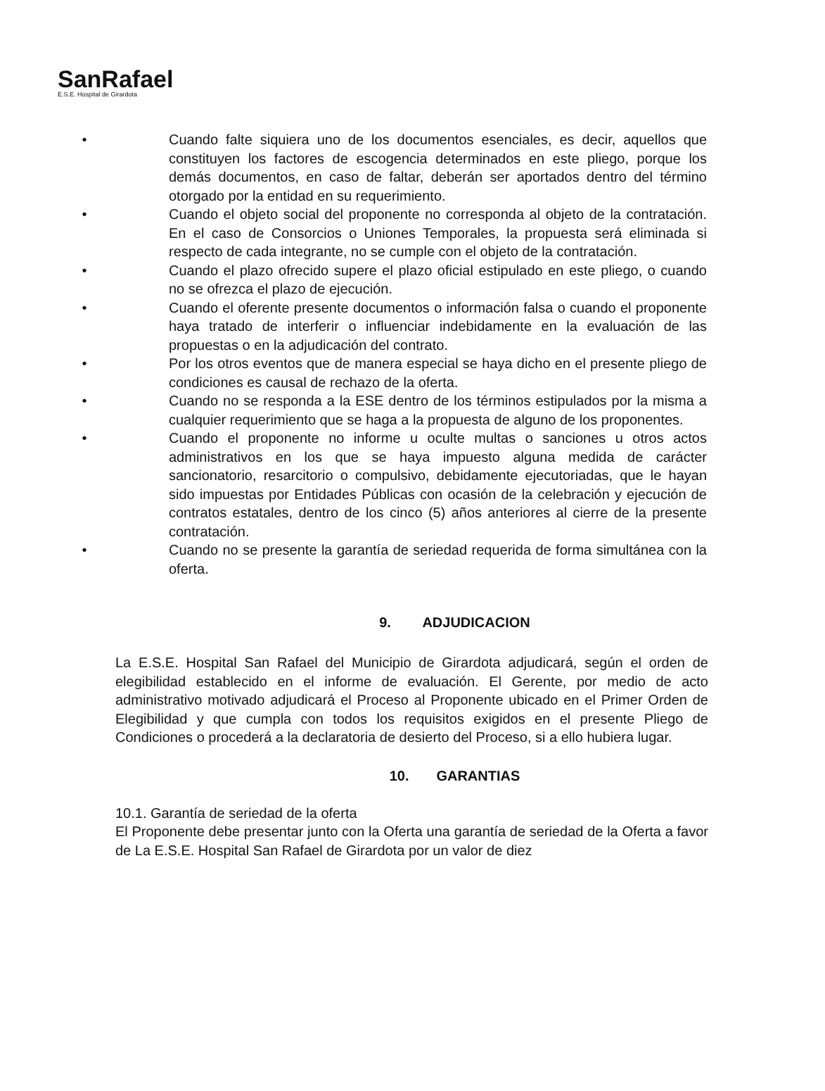SanRafael
E.S.E. Hospital de Girardota
• Cuando falte siquiera uno de los documentos esenciales, es decir, aquellos que constituyen los factores de escogencia determinados en este pliego, porque los demás documentos, en caso de faltar, deberán ser aportados dentro del término otorgado por la entidad en su requerimiento.
• Cuando el objeto social del proponente no corresponda al objeto de la contratación. En el caso de Consorcios o Uniones Temporales, la propuesta será eliminada si respecto de cada integrante, no se cumple con el objeto de la contratación.
• Cuando el plazo ofrecido supere el plazo oficial estipulado en este pliego, o cuando no se ofrezca el plazo de ejecución.
• Cuando el oferente presente documentos o información falsa o cuando el proponente haya tratado de interferir o influenciar indebidamente en la evaluación de las propuestas o en la adjudicación del contrato.
• Por los otros eventos que de manera especial se haya dicho en el presente pliego de condiciones es causal de rechazo de la oferta.
• Cuando no se responda a la ESE dentro de los términos estipulados por la misma a cualquier requerimiento que se haga a la propuesta de alguno de los proponentes.
• Cuando el proponente no informe u oculte multas o sanciones u otros actos administrativos en los que se haya impuesto alguna medida de carácter sancionatorio, resarcitorio o compulsivo, debidamente ejecutoriadas, que le hayan sido impuestas por Entidades Públicas con ocasión de la celebración y ejecución de contratos estatales, dentro de los cinco (5) años anteriores al cierre de la presente contratación.
• Cuando no se presente la garantía de seriedad requerida de forma simultánea con la oferta.
9. ADJUDICACION
La E.S.E. Hospital San Rafael del Municipio de Girardota adjudicará, según el orden de elegibilidad establecido en el informe de evaluación. El Gerente, por medio de acto administrativo motivado adjudicará el Proceso al Proponente ubicado en el Primer Orden de Elegibilidad y que cumpla con todos los requisitos exigidos en el presente Pliego de Condiciones o procederá a la declaratoria de desierto del Proceso, si a ello hubiera lugar.
10. GARANTIAS
10.1. Garantía de seriedad de la oferta
El Proponente debe presentar junto con la Oferta una garantía de seriedad de la Oferta a favor de La E.S.E. Hospital San Rafael de Girardota por un valor de diez